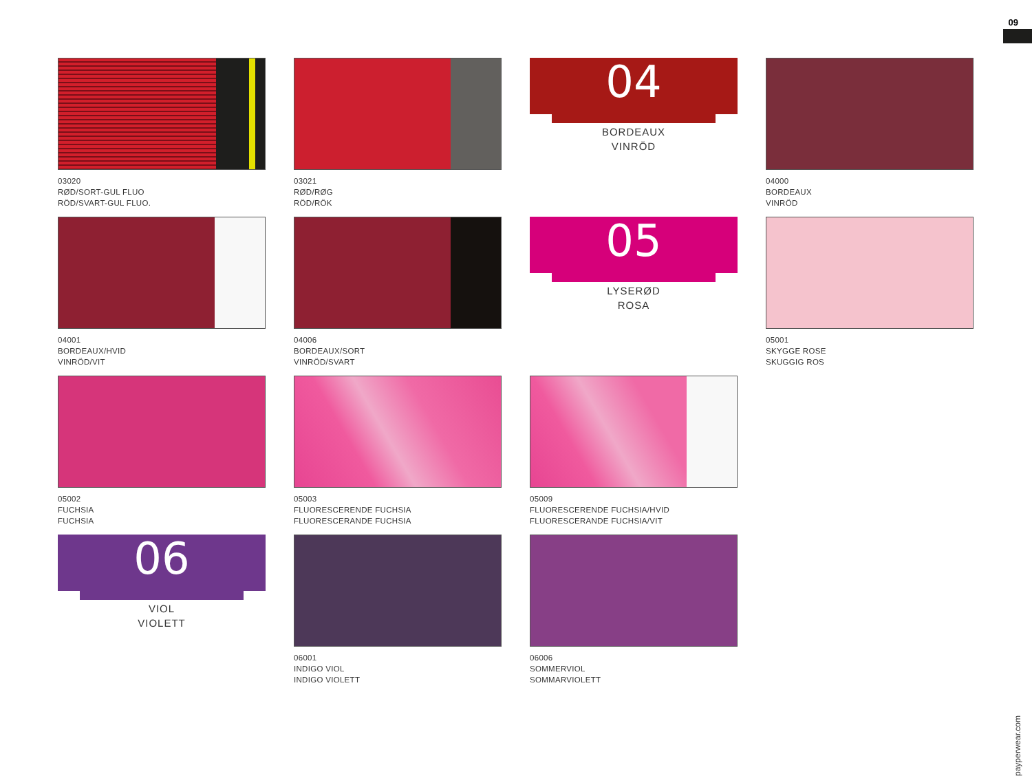09
payperwear.com
03020
RØD/SORT-GUL FLUO
RÖD/SVART-GUL FLUO.
03021
RØD/RØG
RÖD/RÖK
04
BORDEAUX
VINRÖD
04000
BORDEAUX
VINRÖD
04001
BORDEAUX/HVID
VINRÖD/VIT
04006
BORDEAUX/SORT
VINRÖD/SVART
05
LYSERØD
ROSA
05001
SKYGGE ROSE
SKUGGIG ROS
05002
FUCHSIA
FUCHSIA
05003
FLUORESCERENDE FUCHSIA
FLUORESCERANDE FUCHSIA
05009
FLUORESCERENDE FUCHSIA/HVID
FLUORESCERANDE FUCHSIA/VIT
06
VIOL
VIOLETT
06001
INDIGO VIOL
INDIGO VIOLETT
06006
SOMMERVIOL
SOMMARVIOLETT